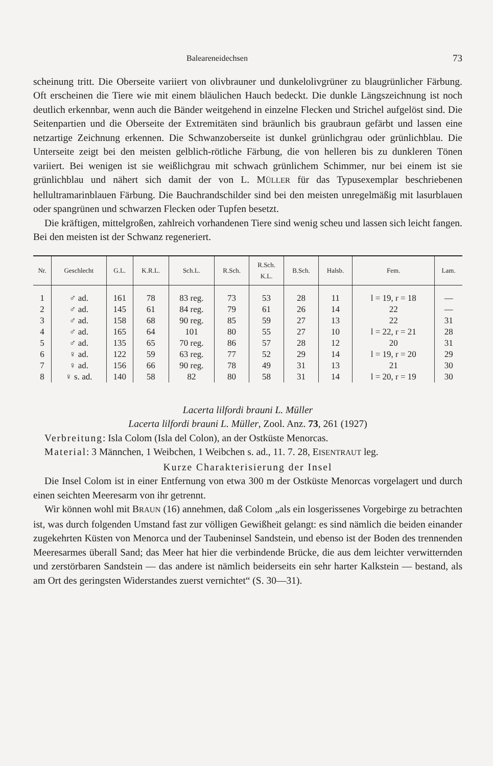Baleareneidechsen 73
scheinung tritt. Die Oberseite variiert von olivbrauner und dunkelolivgrüner zu blaugrünlicher Färbung. Oft erscheinen die Tiere wie mit einem bläulichen Hauch bedeckt. Die dunkle Längszeichnung ist noch deutlich erkennbar, wenn auch die Bänder weitgehend in einzelne Flecken und Strichel aufgelöst sind. Die Seitenpartien und die Oberseite der Extremitäten sind bräunlich bis graubraun gefärbt und lassen eine netzartige Zeichnung erkennen. Die Schwanzoberseite ist dunkel grünlichgrau oder grünlichblau. Die Unterseite zeigt bei den meisten gelblich-rötliche Färbung, die von helleren bis zu dunkleren Tönen variiert. Bei wenigen ist sie weißlichgrau mit schwach grünlichem Schimmer, nur bei einem ist sie grünlichblau und nähert sich damit der von L. MÜLLER für das Typusexemplar beschriebenen hellultramarinblauen Färbung. Die Bauchrandschilder sind bei den meisten unregelmäßig mit lasurblauen oder spangrünen und schwarzen Flecken oder Tupfen besetzt.
Die kräftigen, mittelgroßen, zahlreich vorhandenen Tiere sind wenig scheu und lassen sich leicht fangen. Bei den meisten ist der Schwanz regeneriert.
| Nr. | Geschlecht | G.L. | K.R.L. | Sch.L. | R.Sch. | R.Sch. K.L. | B.Sch. | Halsb. | Fem. | Lam. |
| --- | --- | --- | --- | --- | --- | --- | --- | --- | --- | --- |
| 1 | ♂ ad. | 161 | 78 | 83 reg. | 73 | 53 | 28 | 11 | l = 19, r = 18 | — |
| 2 | ♂ ad. | 145 | 61 | 84 reg. | 79 | 61 | 26 | 14 | 22 | — |
| 3 | ♂ ad. | 158 | 68 | 90 reg. | 85 | 59 | 27 | 13 | 22 | 31 |
| 4 | ♂ ad. | 165 | 64 | 101 | 80 | 55 | 27 | 10 | l = 22, r = 21 | 28 |
| 5 | ♂ ad. | 135 | 65 | 70 reg. | 86 | 57 | 28 | 12 | 20 | 31 |
| 6 | ♀ ad. | 122 | 59 | 63 reg. | 77 | 52 | 29 | 14 | l = 19, r = 20 | 29 |
| 7 | ♀ ad. | 156 | 66 | 90 reg. | 78 | 49 | 31 | 13 | 21 | 30 |
| 8 | ♀ s. ad. | 140 | 58 | 82 | 80 | 58 | 31 | 14 | l = 20, r = 19 | 30 |
Lacerta lilfordi brauni L. Müller
Lacerta lilfordi brauni L. Müller, Zool. Anz. 73, 261 (1927)
Verbreitung: Isla Colom (Isla del Colon), an der Ostküste Menorcas.
Material: 3 Männchen, 1 Weibchen, 1 Weibchen s. ad., 11. 7. 28, EISENTRAUT leg.
Kurze Charakterisierung der Insel
Die Insel Colom ist in einer Entfernung von etwa 300 m der Ostküste Menorcas vorgelagert und durch einen seichten Meeresarm von ihr getrennt.
Wir können wohl mit BRAUN (16) annehmen, daß Colom „als ein losgerissenes Vorgebirge zu betrachten ist, was durch folgenden Umstand fast zur völligen Gewißheit gelangt: es sind nämlich die beiden einander zugekehrten Küsten von Menorca und der Taubeninsel Sandstein, und ebenso ist der Boden des trennenden Meeresarmes überall Sand; das Meer hat hier die verbindende Brücke, die aus dem leichter verwitternden und zerstörbaren Sandstein — das andere ist nämlich beiderseits ein sehr harter Kalkstein — bestand, als am Ort des geringsten Widerstandes zuerst vernichtet“ (S. 30—31).